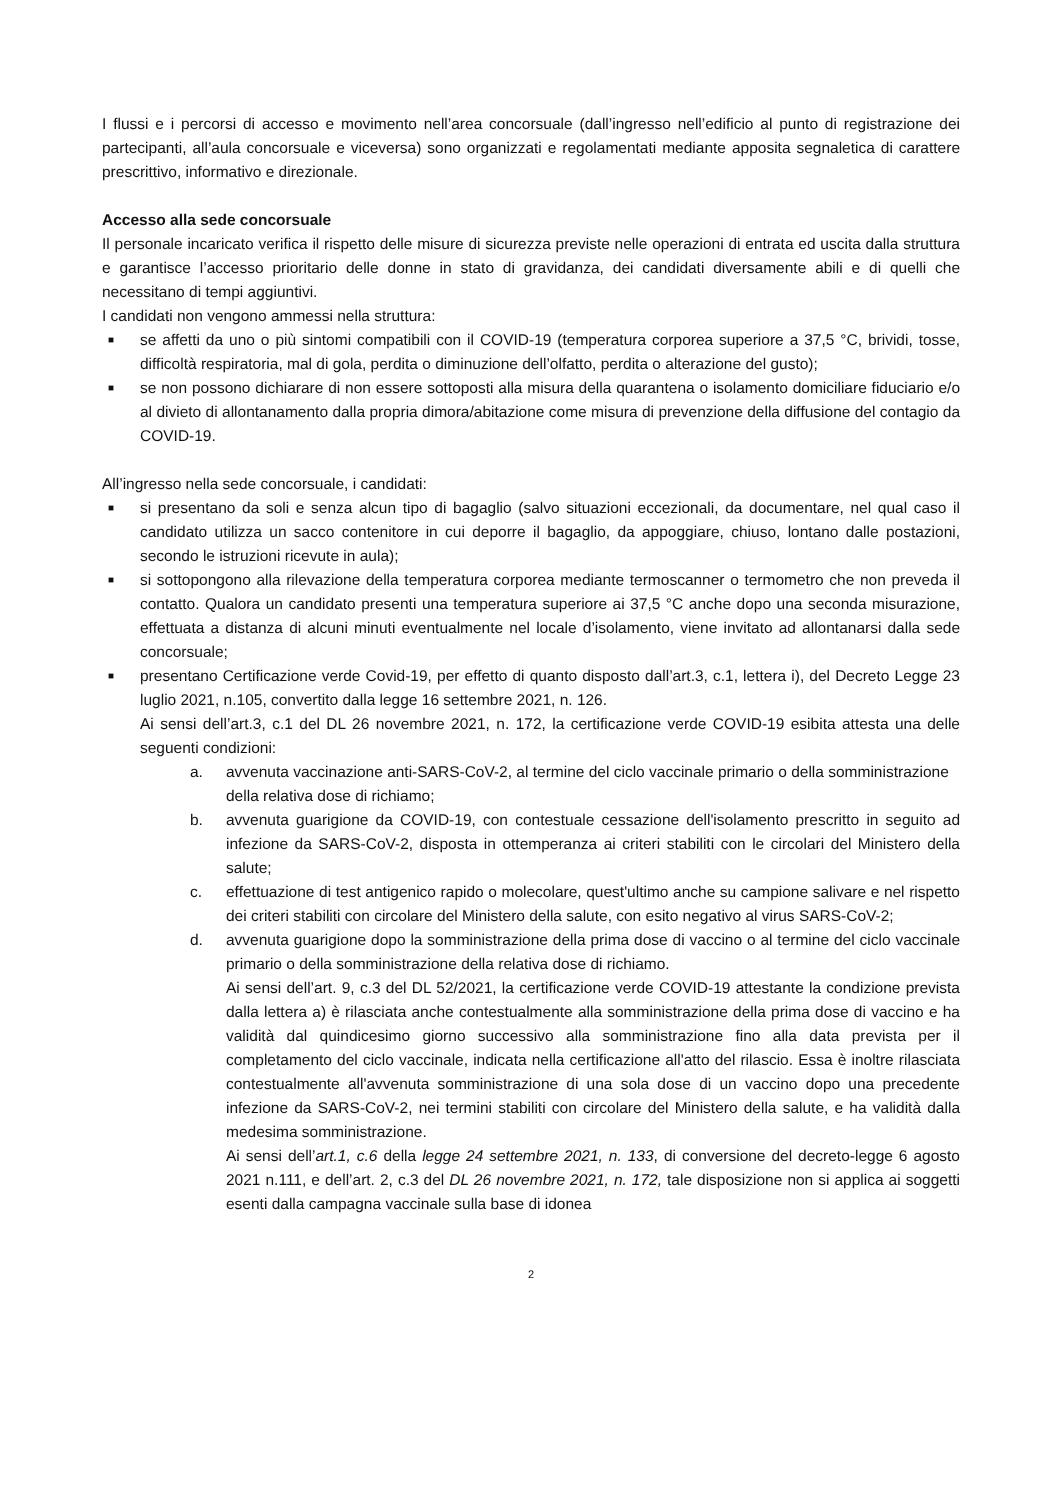I flussi e i percorsi di accesso e movimento nell’area concorsuale (dall’ingresso nell’edificio al punto di registrazione dei partecipanti, all’aula concorsuale e viceversa) sono organizzati e regolamentati mediante apposita segnaletica di carattere prescrittivo, informativo e direzionale.
Accesso alla sede concorsuale
Il personale incaricato verifica il rispetto delle misure di sicurezza previste nelle operazioni di entrata ed uscita dalla struttura e garantisce l’accesso prioritario delle donne in stato di gravidanza, dei candidati diversamente abili e di quelli che necessitano di tempi aggiuntivi.
I candidati non vengono ammessi nella struttura:
■ se affetti da uno o più sintomi compatibili con il COVID-19 (temperatura corporea superiore a 37,5 °C, brividi, tosse, difficoltà respiratoria, mal di gola, perdita o diminuzione dell’olfatto, perdita o alterazione del gusto);
■ se non possono dichiarare di non essere sottoposti alla misura della quarantena o isolamento domiciliare fiduciario e/o al divieto di allontanamento dalla propria dimora/abitazione come misura di prevenzione della diffusione del contagio da COVID-19.
All’ingresso nella sede concorsuale, i candidati:
■ si presentano da soli e senza alcun tipo di bagaglio (salvo situazioni eccezionali, da documentare, nel qual caso il candidato utilizza un sacco contenitore in cui deporre il bagaglio, da appoggiare, chiuso, lontano dalle postazioni, secondo le istruzioni ricevute in aula);
■ si sottopongono alla rilevazione della temperatura corporea mediante termoscanner o termometro che non preveda il contatto. Qualora un candidato presenti una temperatura superiore ai 37,5 °C anche dopo una seconda misurazione, effettuata a distanza di alcuni minuti eventualmente nel locale d’isolamento, viene invitato ad allontanarsi dalla sede concorsuale;
■ presentano Certificazione verde Covid-19, per effetto di quanto disposto dall’art.3, c.1, lettera i), del Decreto Legge 23 luglio 2021, n.105, convertito dalla legge 16 settembre 2021, n. 126.
Ai sensi dell’art.3, c.1 del DL 26 novembre 2021, n. 172, la certificazione verde COVID-19 esibita attesta una delle seguenti condizioni:
a. avvenuta vaccinazione anti-SARS-CoV-2, al termine del ciclo vaccinale primario o della somministrazione
della relativa dose di richiamo;
b. avvenuta guarigione da COVID-19, con contestuale cessazione dell'isolamento prescritto in seguito ad infezione da SARS-CoV-2, disposta in ottemperanza ai criteri stabiliti con le circolari del Ministero della salute;
c. effettuazione di test antigenico rapido o molecolare, quest'ultimo anche su campione salivare e nel rispetto dei criteri stabiliti con circolare del Ministero della salute, con esito negativo al virus SARS-CoV-2;
d. avvenuta guarigione dopo la somministrazione della prima dose di vaccino o al termine del ciclo vaccinale primario o della somministrazione della relativa dose di richiamo.
Ai sensi dell’art. 9, c.3 del DL 52/2021, la certificazione verde COVID-19 attestante la condizione prevista dalla lettera a) è rilasciata anche contestualmente alla somministrazione della prima dose di vaccino e ha validità dal quindicesimo giorno successivo alla somministrazione fino alla data prevista per il completamento del ciclo vaccinale, indicata nella certificazione all'atto del rilascio. Essa è inoltre rilasciata contestualmente all'avvenuta somministrazione di una sola dose di un vaccino dopo una precedente infezione da SARS-CoV-2, nei termini stabiliti con circolare del Ministero della salute, e ha validità dalla medesima somministrazione.
Ai sensi dell’art.1, c.6 della legge 24 settembre 2021, n. 133, di conversione del decreto-legge 6 agosto 2021 n.111, e dell’art. 2, c.3 del DL 26 novembre 2021, n. 172, tale disposizione non si applica ai soggetti esenti dalla campagna vaccinale sulla base di idonea
2